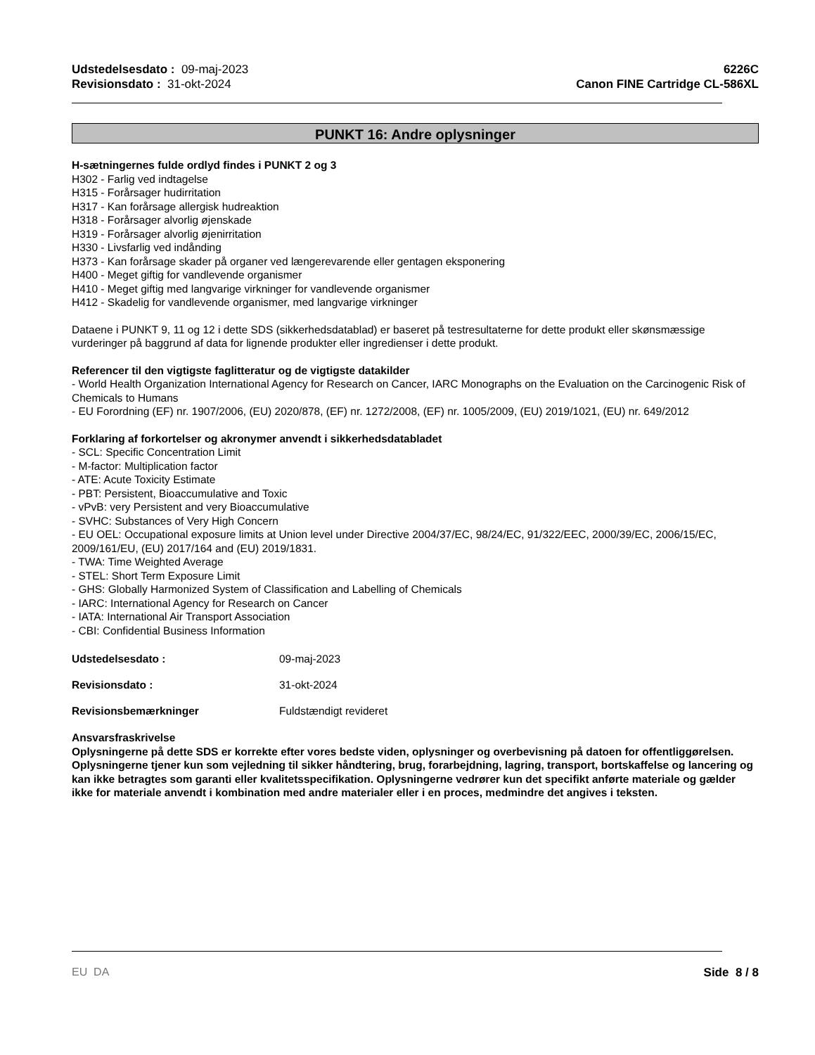Udstedelsesdato : 09-maj-2023
Revisionsdato : 31-okt-2024
6226C
Canon FINE Cartridge CL-586XL
PUNKT 16: Andre oplysninger
H-sætningernes fulde ordlyd findes i PUNKT 2 og 3
H302 - Farlig ved indtagelse
H315 - Forårsager hudirritation
H317 - Kan forårsage allergisk hudreaktion
H318 - Forårsager alvorlig øjenskade
H319 - Forårsager alvorlig øjenirritation
H330 - Livsfarlig ved indånding
H373 - Kan forårsage skader på organer ved længerevarende eller gentagen eksponering
H400 - Meget giftig for vandlevende organismer
H410 - Meget giftig med langvarige virkninger for vandlevende organismer
H412 - Skadelig for vandlevende organismer, med langvarige virkninger
Dataene i PUNKT 9, 11 og 12 i dette SDS (sikkerhedsdatablad) er baseret på testresultaterne for dette produkt eller skønsmæssige vurderinger på baggrund af data for lignende produkter eller ingredienser i dette produkt.
Referencer til den vigtigste faglitteratur og de vigtigste datakilder
- World Health Organization International Agency for Research on Cancer, IARC Monographs on the Evaluation on the Carcinogenic Risk of Chemicals to Humans
- EU Forordning (EF) nr. 1907/2006, (EU) 2020/878, (EF) nr. 1272/2008, (EF) nr. 1005/2009, (EU) 2019/1021, (EU) nr. 649/2012
Forklaring af forkortelser og akronymer anvendt i sikkerhedsdatabladet
- SCL: Specific Concentration Limit
- M-factor: Multiplication factor
- ATE: Acute Toxicity Estimate
- PBT: Persistent, Bioaccumulative and Toxic
- vPvB: very Persistent and very Bioaccumulative
- SVHC: Substances of Very High Concern
- EU OEL: Occupational exposure limits at Union level under Directive 2004/37/EC, 98/24/EC, 91/322/EEC, 2000/39/EC, 2006/15/EC, 2009/161/EU, (EU) 2017/164 and (EU) 2019/1831.
- TWA: Time Weighted Average
- STEL: Short Term Exposure Limit
- GHS: Globally Harmonized System of Classification and Labelling of Chemicals
- IARC: International Agency for Research on Cancer
- IATA: International Air Transport Association
- CBI: Confidential Business Information
Udstedelsesdato : 09-maj-2023
Revisionsdato : 31-okt-2024
Revisionsbemærkninger Fuldstændigt revideret
Ansvarsfraskrivelse
Oplysningerne på dette SDS er korrekte efter vores bedste viden, oplysninger og overbevisning på datoen for offentliggørelsen. Oplysningerne tjener kun som vejledning til sikker håndtering, brug, forarbejdning, lagring, transport, bortskaffelse og lancering og kan ikke betragtes som garanti eller kvalitetsspecifikation. Oplysningerne vedrører kun det specifikt anførte materiale og gælder ikke for materiale anvendt i kombination med andre materialer eller i en proces, medmindre det angives i teksten.
EU DA Side 8 / 8